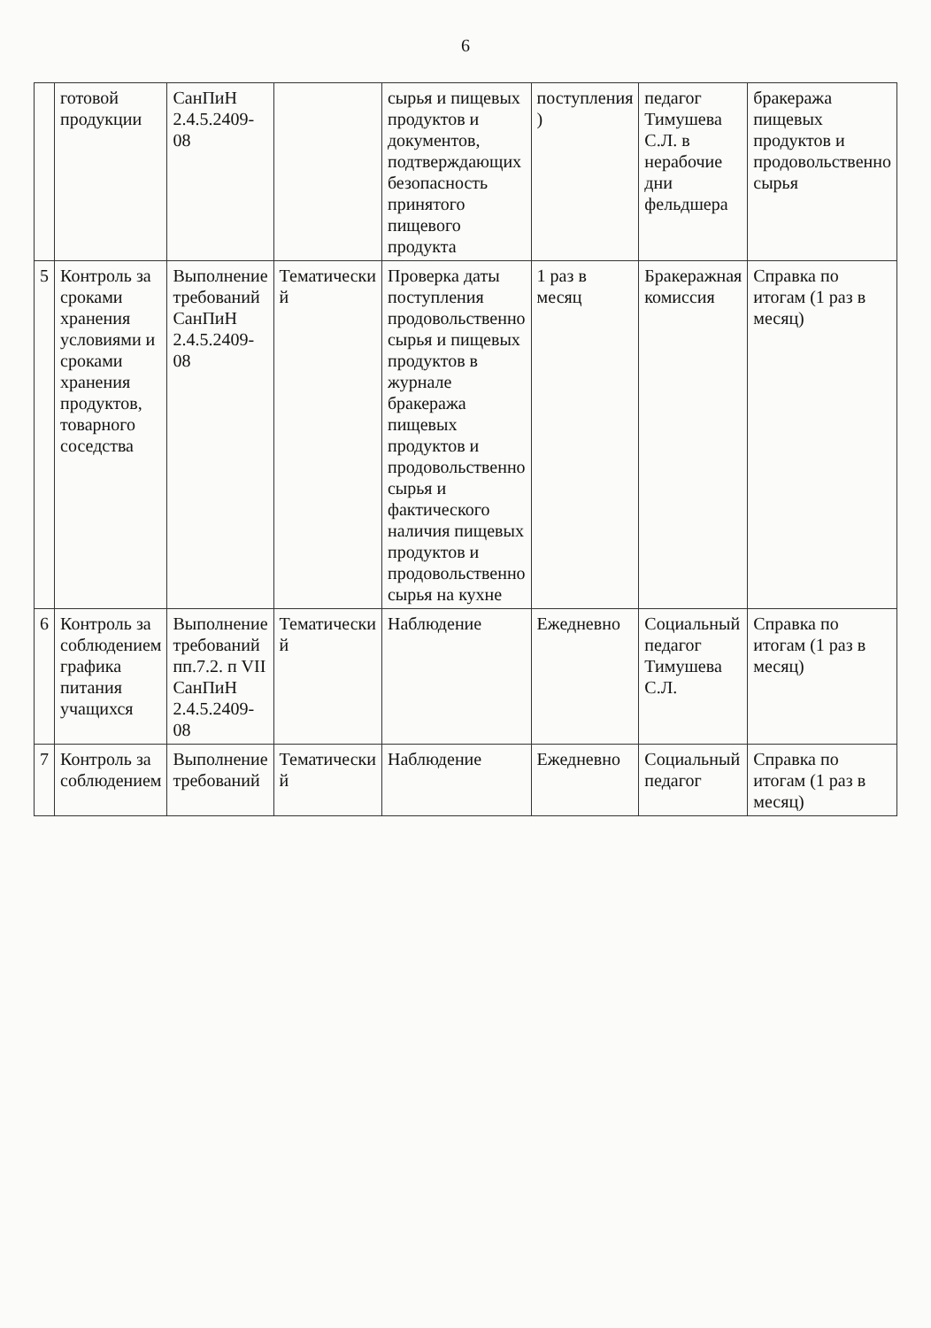6
| | готовой продукции | СанПиН 2.4.5.2409-08 | | сырья и пищевых продуктов и документов, подтверждающих безопасность принятого пищевого продукта | поступления ) | педагог Тимушева С.Л. в нерабочие дни фельдшера | бракеража пищевых продуктов и продовольственно сырья |
| 5 | Контроль за сроками хранения условиями и сроками хранения продуктов, товарного соседства | Выполнение требований СанПиН 2.4.5.2409-08 | Тематически й | Проверка даты поступления продовольственно сырья и пищевых продуктов в журнале бракеража пищевых продуктов и продовольственно сырья и фактического наличия пищевых продуктов и продовольственно сырья на кухне | 1 раз в месяц | Бракеражная комиссия | Справка по итогам (1 раз в месяц) |
| 6 | Контроль за соблюдением графика питания учащихся | Выполнение требований пп.7.2. п VII СанПиН 2.4.5.2409-08 | Тематически й | Наблюдение | Ежедневно | Социальный педагог Тимушева С.Л. | Справка по итогам (1 раз в месяц) |
| 7 | Контроль за соблюдением | Выполнение требований | Тематически й | Наблюдение | Ежедневно | Социальный педагог | Справка по итогам (1 раз в месяц) |